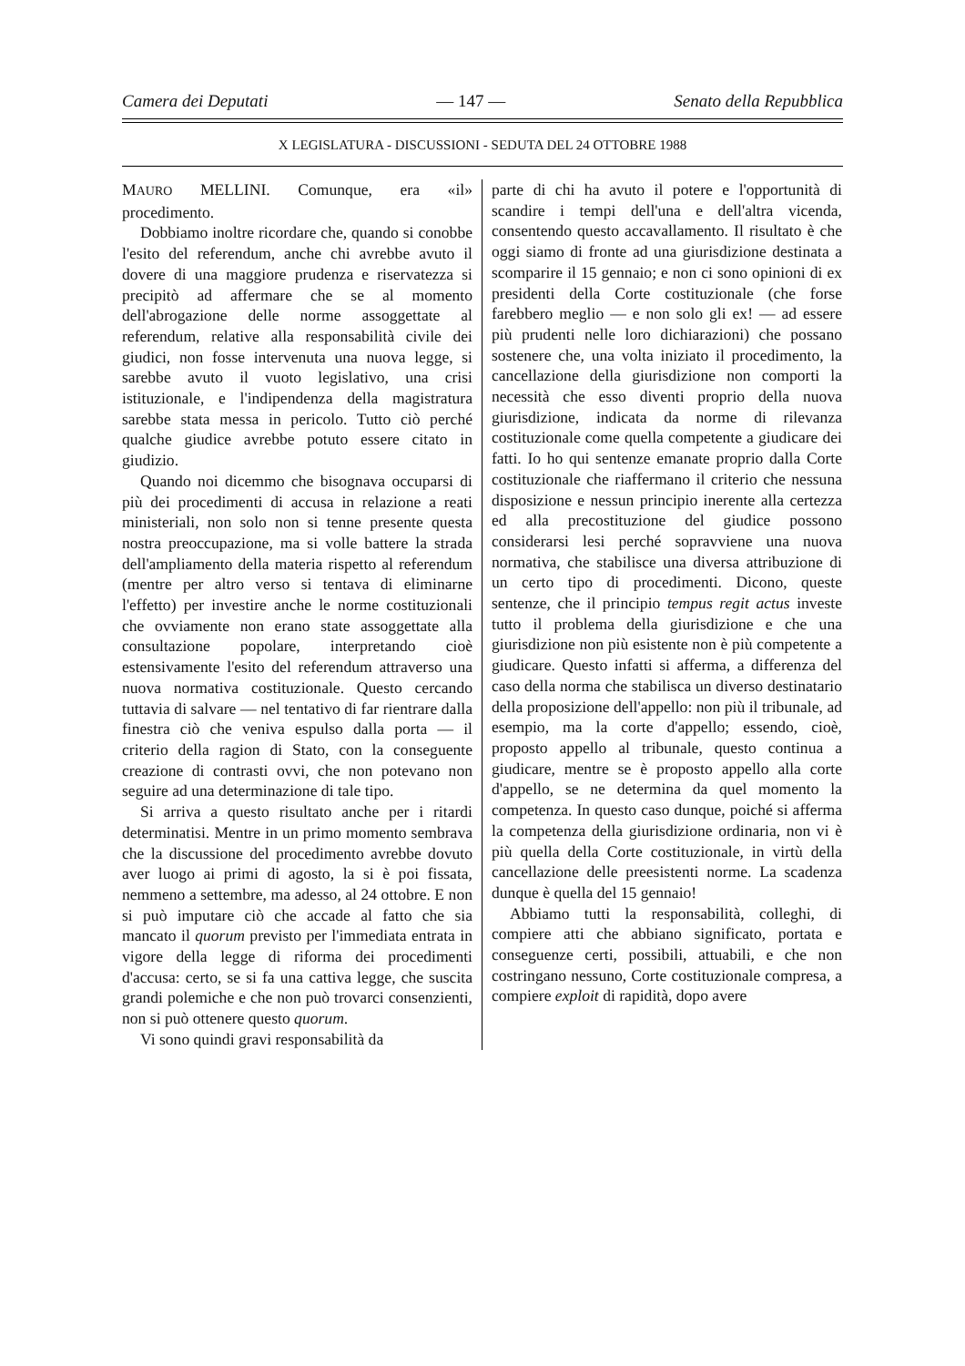Camera dei Deputati — 147 — Senato della Repubblica
X LEGISLATURA - DISCUSSIONI - SEDUTA DEL 24 OTTOBRE 1988
MAURO MELLINI. Comunque, era «il» procedimento.
Dobbiamo inoltre ricordare che, quando si conobbe l'esito del referendum, anche chi avrebbe avuto il dovere di una maggiore prudenza e riservatezza si precipitò ad affermare che se al momento dell'abrogazione delle norme assoggettate al referendum, relative alla responsabilità civile dei giudici, non fosse intervenuta una nuova legge, si sarebbe avuto il vuoto legislativo, una crisi istituzionale, e l'indipendenza della magistratura sarebbe stata messa in pericolo. Tutto ciò perché qualche giudice avrebbe potuto essere citato in giudizio.
Quando noi dicemmo che bisognava occuparsi di più dei procedimenti di accusa in relazione a reati ministeriali, non solo non si tenne presente questa nostra preoccupazione, ma si volle battere la strada dell'ampliamento della materia rispetto al referendum (mentre per altro verso si tentava di eliminarne l'effetto) per investire anche le norme costituzionali che ovviamente non erano state assoggettate alla consultazione popolare, interpretando cioè estensivamente l'esito del referendum attraverso una nuova normativa costituzionale. Questo cercando tuttavia di salvare — nel tentativo di far rientrare dalla finestra ciò che veniva espulso dalla porta — il criterio della ragion di Stato, con la conseguente creazione di contrasti ovvi, che non potevano non seguire ad una determinazione di tale tipo.
Si arriva a questo risultato anche per i ritardi determinatisi. Mentre in un primo momento sembrava che la discussione del procedimento avrebbe dovuto aver luogo ai primi di agosto, la si è poi fissata, nemmeno a settembre, ma adesso, al 24 ottobre. E non si può imputare ciò che accade al fatto che sia mancato il quorum previsto per l'immediata entrata in vigore della legge di riforma dei procedimenti d'accusa: certo, se si fa una cattiva legge, che suscita grandi polemiche e che non può trovarci consenzienti, non si può ottenere questo quorum.
Vi sono quindi gravi responsabilità da
parte di chi ha avuto il potere e l'opportunità di scandire i tempi dell'una e dell'altra vicenda, consentendo questo accavallamento. Il risultato è che oggi siamo di fronte ad una giurisdizione destinata a scomparire il 15 gennaio; e non ci sono opinioni di ex presidenti della Corte costituzionale (che forse farebbero meglio — e non solo gli ex! — ad essere più prudenti nelle loro dichiarazioni) che possano sostenere che, una volta iniziato il procedimento, la cancellazione della giurisdizione non comporti la necessità che esso diventi proprio della nuova giurisdizione, indicata da norme di rilevanza costituzionale come quella competente a giudicare dei fatti. Io ho qui sentenze emanate proprio dalla Corte costituzionale che riaffermano il criterio che nessuna disposizione e nessun principio inerente alla certezza ed alla precostituzione del giudice possono considerarsi lesi perché sopravviene una nuova normativa, che stabilisce una diversa attribuzione di un certo tipo di procedimenti. Dicono, queste sentenze, che il principio tempus regit actus investe tutto il problema della giurisdizione e che una giurisdizione non più esistente non è più competente a giudicare. Questo infatti si afferma, a differenza del caso della norma che stabilisca un diverso destinatario della proposizione dell'appello: non più il tribunale, ad esempio, ma la corte d'appello; essendo, cioè, proposto appello al tribunale, questo continua a giudicare, mentre se è proposto appello alla corte d'appello, se ne determina da quel momento la competenza. In questo caso dunque, poiché si afferma la competenza della giurisdizione ordinaria, non vi è più quella della Corte costituzionale, in virtù della cancellazione delle preesistenti norme. La scadenza dunque è quella del 15 gennaio!
Abbiamo tutti la responsabilità, colleghi, di compiere atti che abbiano significato, portata e conseguenze certi, possibili, attuabili, e che non costringano nessuno, Corte costituzionale compresa, a compiere exploit di rapidità, dopo avere